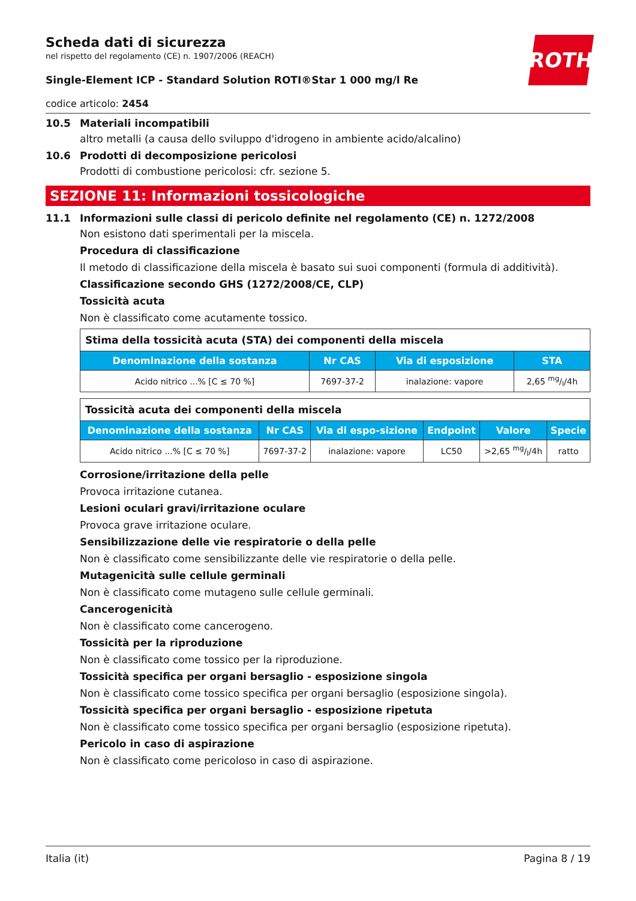ROTH
Scheda dati di sicurezza
nel rispetto del regolamento (CE) n. 1907/2006 (REACH)
Single-Element ICP - Standard Solution ROTI®Star 1 000 mg/l Re
codice articolo: 2454
10.5 Materiali incompatibili
altro metalli (a causa dello sviluppo d'idrogeno in ambiente acido/alcalino)
10.6 Prodotti di decomposizione pericolosi
Prodotti di combustione pericolosi: cfr. sezione 5.
SEZIONE 11: Informazioni tossicologiche
11.1 Informazioni sulle classi di pericolo definite nel regolamento (CE) n. 1272/2008
Non esistono dati sperimentali per la miscela.
Procedura di classificazione
Il metodo di classificazione della miscela è basato sui suoi componenti (formula di additività).
Classificazione secondo GHS (1272/2008/CE, CLP)
Tossicità acuta
Non è classificato come acutamente tossico.
| Stima della tossicità acuta (STA) dei componenti della miscela | | | |
| Denominazione della sostanza | Nr CAS | Via di esposizione | STA |
| Acido nitrico ...% [C ≤ 70 %] | 7697-37-2 | inalazione: vapore | 2,65 mg/l/4h |
| Tossicità acuta dei componenti della miscela | | | | | |
| Denominazione della sostanza | Nr CAS | Via di espo-sizione | Endpoint | Valore | Specie |
| Acido nitrico ...% [C ≤ 70 %] | 7697-37-2 | inalazione: vapore | LC50 | >2,65 mg/l/4h | ratto |
Corrosione/irritazione della pelle
Provoca irritazione cutanea.
Lesioni oculari gravi/irritazione oculare
Provoca grave irritazione oculare.
Sensibilizzazione delle vie respiratorie o della pelle
Non è classificato come sensibilizzante delle vie respiratorie o della pelle.
Mutagenicità sulle cellule germinali
Non è classificato come mutageno sulle cellule germinali.
Cancerogenicità
Non è classificato come cancerogeno.
Tossicità per la riproduzione
Non è classificato come tossico per la riproduzione.
Tossicità specifica per organi bersaglio - esposizione singola
Non è classificato come tossico specifica per organi bersaglio (esposizione singola).
Tossicità specifica per organi bersaglio - esposizione ripetuta
Non è classificato come tossico specifica per organi bersaglio (esposizione ripetuta).
Pericolo in caso di aspirazione
Non è classificato come pericoloso in caso di aspirazione.
Italia (it) Pagina 8 / 19